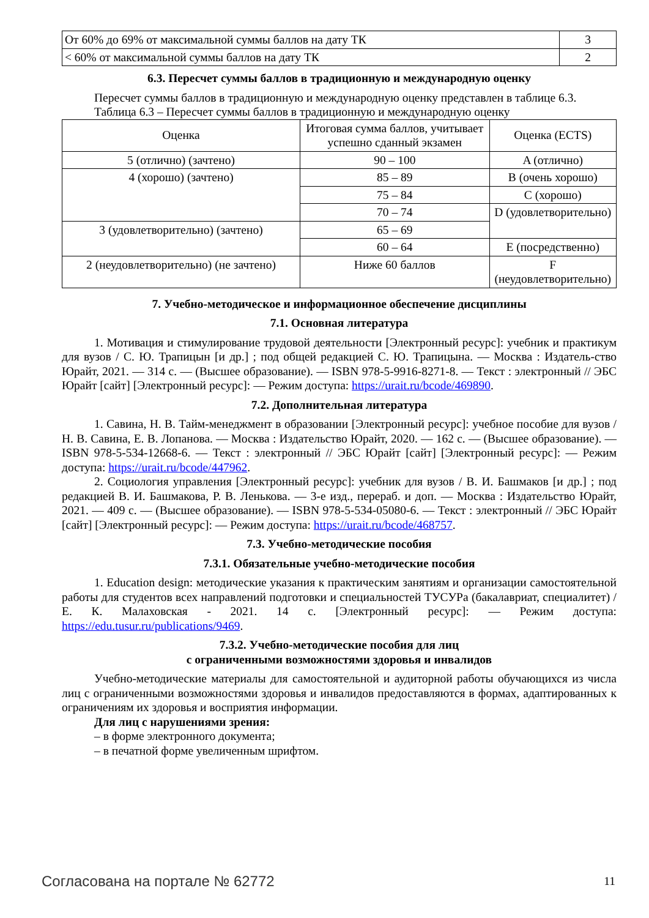| От 60% до 69% от максимальной суммы баллов на дату ТК | 3 |
| < 60% от максимальной суммы баллов на дату ТК | 2 |
6.3. Пересчет суммы баллов в традиционную и международную оценку
Пересчет суммы баллов в традиционную и международную оценку представлен в таблице 6.3.
Таблица 6.3 – Пересчет суммы баллов в традиционную и международную оценку
| Оценка | Итоговая сумма баллов, учитывает успешно сданный экзамен | Оценка (ECTS) |
| 5 (отлично) (зачтено) | 90 – 100 | A (отлично) |
| 4 (хорошо) (зачтено) | 85 – 89 | B (очень хорошо) |
| | 75 – 84 | C (хорошо) |
| | 70 – 74 | D (удовлетворительно) |
| 3 (удовлетворительно) (зачтено) | 65 – 69 | |
| | 60 – 64 | E (посредственно) |
| 2 (неудовлетворительно) (не зачтено) | Ниже 60 баллов | F (неудовлетворительно) |
7. Учебно-методическое и информационное обеспечение дисциплины
7.1. Основная литература
1. Мотивация и стимулирование трудовой деятельности [Электронный ресурс]: учебник и практикум для вузов / С. Ю. Трапицын [и др.] ; под общей редакцией С. Ю. Трапицына. — Москва : Издатель-ство Юрайт, 2021. — 314 с. — (Высшее образование). — ISBN 978-5-9916-8271-8. — Текст : электронный // ЭБС Юрайт [сайт] [Электронный ресурс]: — Режим доступа: https://urait.ru/bcode/469890.
7.2. Дополнительная литература
1. Савина, Н. В. Тайм-менеджмент в образовании [Электронный ресурс]: учебное пособие для вузов / Н. В. Савина, Е. В. Лопанова. — Москва : Издательство Юрайт, 2020. — 162 с. — (Высшее образование). — ISBN 978-5-534-12668-6. — Текст : электронный // ЭБС Юрайт [сайт] [Электронный ресурс]: — Режим доступа: https://urait.ru/bcode/447962.
2. Социология управления [Электронный ресурс]: учебник для вузов / В. И. Башмаков [и др.] ; под редакцией В. И. Башмакова, Р. В. Ленькова. — 3-е изд., перераб. и доп. — Москва : Издательство Юрайт, 2021. — 409 с. — (Высшее образование). — ISBN 978-5-534-05080-6. — Текст : электронный // ЭБС Юрайт [сайт] [Электронный ресурс]: — Режим доступа: https://urait.ru/bcode/468757.
7.3. Учебно-методические пособия
7.3.1. Обязательные учебно-методические пособия
1. Education design: методические указания к практическим занятиям и организации самостоятельной работы для студентов всех направлений подготовки и специальностей ТУСУРа (бакалавриат, специалитет) / Е. К. Малаховская - 2021. 14 с. [Электронный ресурс]: — Режим доступа: https://edu.tusur.ru/publications/9469.
7.3.2. Учебно-методические пособия для лиц
с ограниченными возможностями здоровья и инвалидов
Учебно-методические материалы для самостоятельной и аудиторной работы обучающихся из числа лиц с ограниченными возможностями здоровья и инвалидов предоставляются в формах, адаптированных к ограничениям их здоровья и восприятия информации.
Для лиц с нарушениями зрения:
– в форме электронного документа;
– в печатной форме увеличенным шрифтом.
Согласована на портале № 62772 11